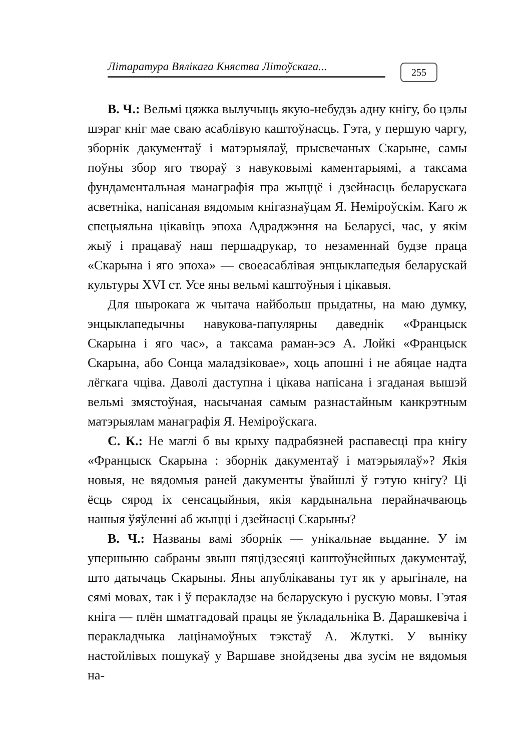Літаратура Вялікага Княства Літоўскага...
255
В. Ч.: Вельмі цяжка вылучыць якую-небудзь адну кнігу, бо цэлы шэраг кніг мае сваю асаблівую каштоўнасць. Гэта, у першую чаргу, зборнік дакументаў і матэрыялаў, прысвечаных Скарыне, самы поўны збор яго твораў з навуковымі каментарыямі, а таксама фундаментальная манаграфія пра жыццё і дзейнасць беларускага асветніка, напісаная вядомым кнігазнаўцам Я. Неміроўскім. Каго ж спецыяльна цікавіць эпоха Адраджэння на Беларусі, час, у якім жыў і працаваў наш першадрукар, то незаменнай будзе праца «Скарына і яго эпоха» — своеасаблівая энцыклапедыя беларускай культуры XVI ст. Усе яны вельмі каштоўныя і цікавыя.
Для шырокага ж чытача найбольш прыдатны, на маю думку, энцыклапедычны навукова-папулярны даведнік «Францыск Скарына і яго час», а таксама раман-эсэ А. Лойкі «Францыск Скарына, або Сонца маладзіковае», хоць апошні і не абяцае надта лёгкага чціва. Даволі даступна і цікава напісана і згаданая вышэй вельмі змястоўная, насычаная самым разнастайным канкрэтным матэрыялам манаграфія Я. Неміроўскага.
С. К.: Не маглі б вы крыху падрабязней распавесці пра кнігу «Францыск Скарына : зборнік дакументаў і матэрыялаў»? Якія новыя, не вядомыя раней дакументы ўвайшлі ў гэтую кнігу? Ці ёсць сярод іх сенсацыйныя, якія кардынальна перайначваюць нашыя ўяўленні аб жыцці і дзейнасці Скарыны?
В. Ч.: Названы вамі зборнік — унікальнае выданне. У ім упершыню сабраны звыш пяцідзесяці каштоўнейшых дакументаў, што датычаць Скарыны. Яны апублікаваны тут як у арыгінале, на сямі мовах, так і ў перакладзе на беларускую і рускую мовы. Гэтая кніга — плён шматгадовай працы яе ўкладальніка В. Дарашкевіча і перакладчыка лацінамоўных тэкстаў А. Жлуткі. У выніку настойлівых пошукаў у Варшаве знойдзены два зусім не вядомыя на-